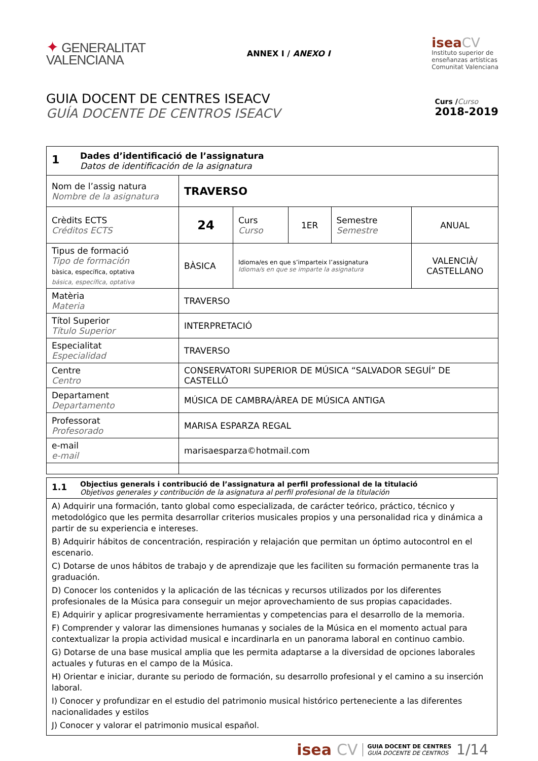✦ GENERALITAT
VALENCIANA
ANNEX I / ANEXO I
isea CV
Instituto superior de
enseñanzas artísticas
Comunitat Valenciana
GUIA DOCENT DE CENTRES ISEACV
GUÍA DOCENTE DE CENTROS ISEACV
Curs /Curso
2018-2019
| 1 Dades d’identificació de l’assignatura Datos de identificación de la asignatura | | | | | |
| Nom de l’assig natura Nombre de la asignatura | TRAVERSO | | | | |
| Crèdits ECTS Créditos ECTS | 24 | Curs Curso | 1ER | Semestre Semestre | ANUAL |
| Tipus de formació Tipo de formación bàsica, específica, optativa básica, específica, optativa | BÀSICA | Idioma/es en que s’imparteix l’assignatura Idioma/s en que se imparte la asignatura | | | VALENCIÀ/ CASTELLANO |
| Matèria Materia | TRAVERSO | | | | |
| Títol Superior Título Superior | INTERPRETACIÓ | | | | |
| Especialitat Especialidad | TRAVERSO | | | | |
| Centre Centro | CONSERVATORI SUPERIOR DE MÚSICA “SALVADOR SEGUÍ” DE CASTELLÓ | | | | |
| Departament Departamento | MÚSICA DE CAMBRA/ÀREA DE MÚSICA ANTIGA | | | | |
| Professorat Profesorado | MARISA ESPARZA REGAL | | | | |
| e-mail e-mail | marisaesparza©hotmail.com | | | | |
| 1.1 Objectius generals i contribució de l’assignatura al perfil professional de la titulació Objetivos generales y contribución de la asignatura al perfil profesional de la titulación |
| A) Adquirir una formación, tanto global como especializada, de carácter teórico, práctico, técnico y metodológico que les permita desarrollar criterios musicales propios y una personalidad rica y dinámica a partir de su experiencia e intereses. B) Adquirir hábitos de concentración, respiración y relajación que permitan un óptimo autocontrol en el escenario. C) Dotarse de unos hábitos de trabajo y de aprendizaje que les faciliten su formación permanente tras la graduación. D) Conocer los contenidos y la aplicación de las técnicas y recursos utilizados por los diferentes profesionales de la Música para conseguir un mejor aprovechamiento de sus propias capacidades. E) Adquirir y aplicar progresivamente herramientas y competencias para el desarrollo de la memoria. F) Comprender y valorar las dimensiones humanas y sociales de la Música en el momento actual para contextualizar la propia actividad musical e incardinarla en un panorama laboral en continuo cambio. G) Dotarse de una base musical amplia que les permita adaptarse a la diversidad de opciones laborales actuales y futuras en el campo de la Música. H) Orientar e iniciar, durante su periodo de formación, su desarrollo profesional y el camino a su inserción laboral. I) Conocer y profundizar en el estudio del patrimonio musical histórico perteneciente a las diferentes nacionalidades y estilos J) Conocer y valorar el patrimonio musical español. |
isea CV GUIA DOCENT DE CENTRES
GUÍA DOCENTE DE CENTROS 1/14